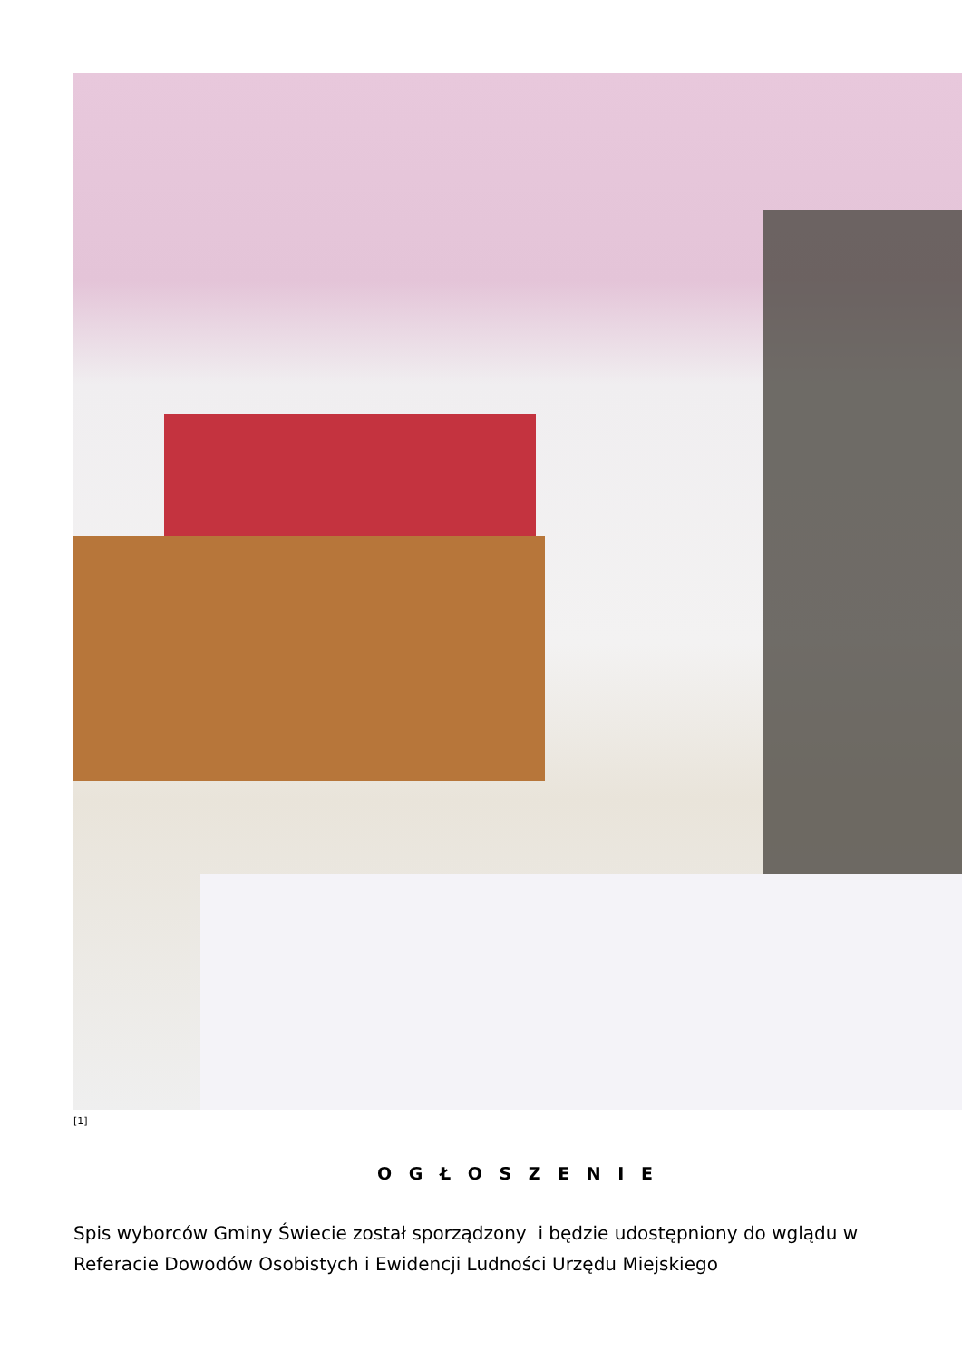[1]
O G Ł O S Z E N I E
Spis wyborców Gminy Świecie został sporządzony i będzie udostępniony do wglądu w Referacie Dowodów Osobistych i Ewidencji Ludności Urzędu Miejskiego